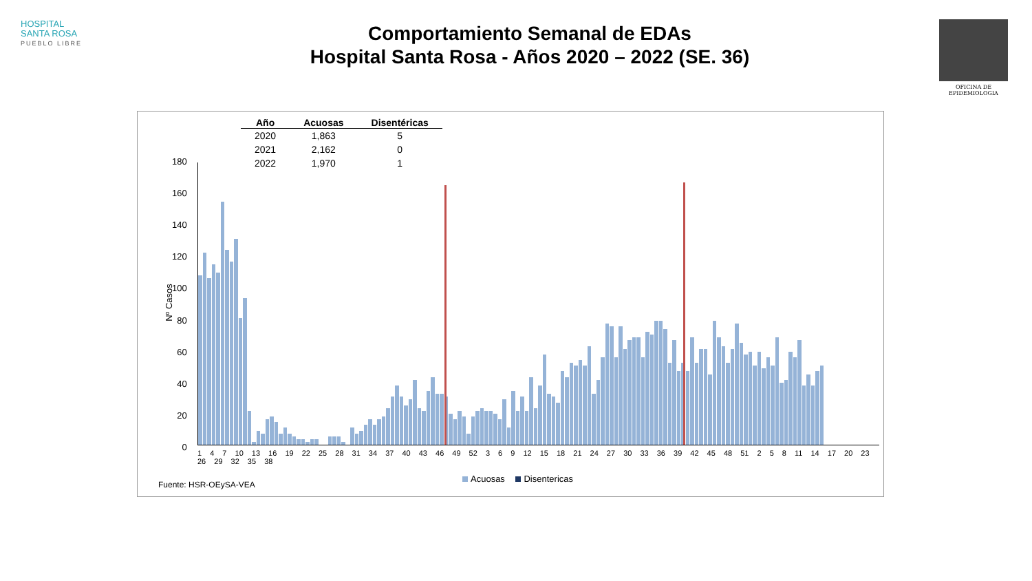HOSPITAL
SANTA ROSA
PUEBLO LIBRE
Comportamiento Semanal de EDAs
Hospital Santa Rosa - Años 2020 – 2022 (SE. 36)
OFICINA DE EPIDEMIOLOGIA
| Año | Acuosas | Disentéricas |
| --- | --- | --- |
| 2020 | 1,863 | 5 |
| 2021 | 2,162 | 0 |
| 2022 | 1,970 | 1 |
Nº Casos
180
160
140
120
100
80
60
40
20
0
1 4 7 10 13 16 19 22 25 28 31 34 37 40 43 46 49 52 3 6 9 12 15 18 21 24 27 30 33 36 39 42 45 48 51 2 5 8 11 14 17 20 23 26 29 32 35 38
Acuosas Disentericas
Fuente: HSR-OEySA-VEA